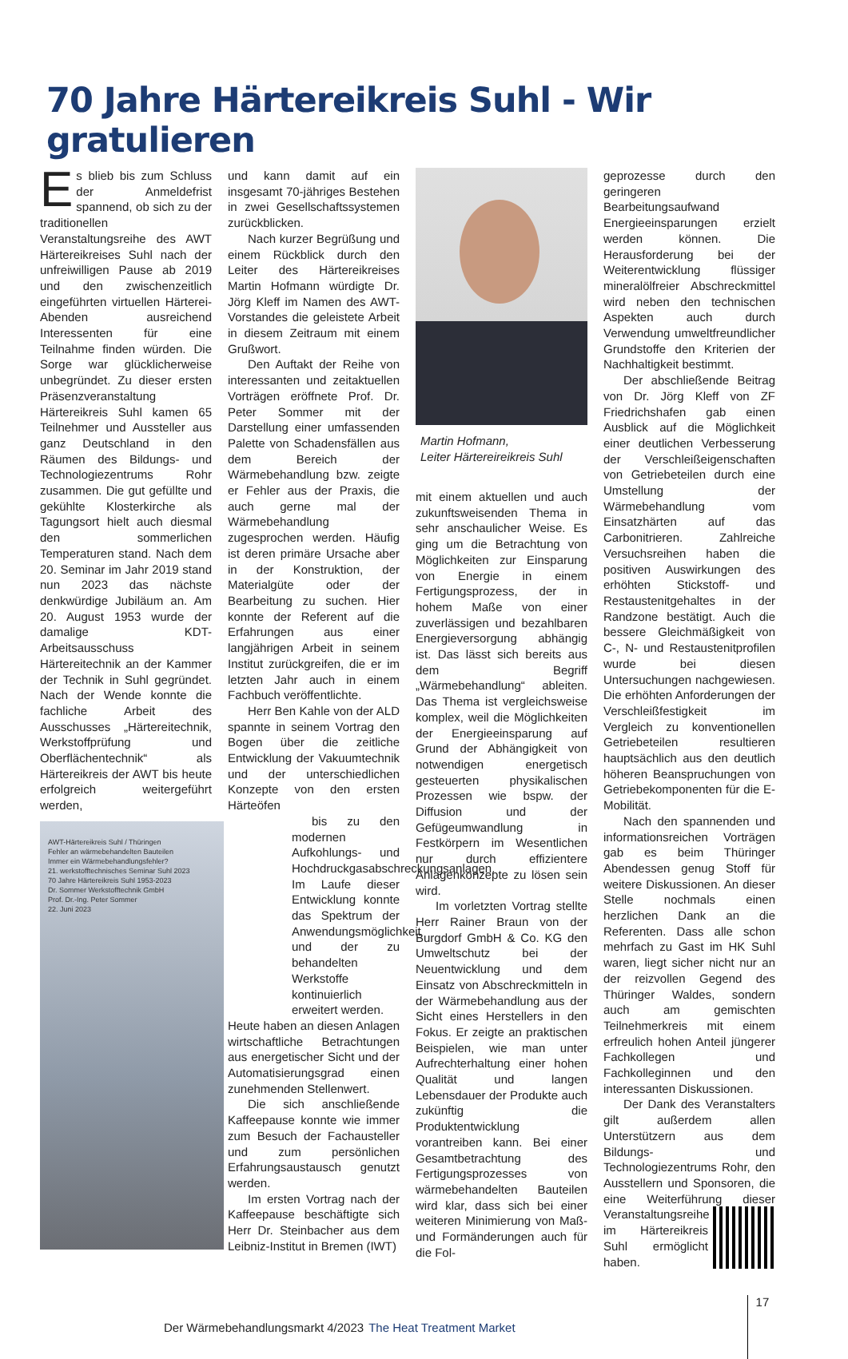70 Jahre Härtereikreis Suhl - Wir gratulieren
Es blieb bis zum Schluss der Anmeldefrist spannend, ob sich zu der traditionellen Veranstaltungsreihe des AWT Härtereikreises Suhl nach der unfreiwilligen Pause ab 2019 und den zwischenzeitlich eingeführten virtuellen Härterei-Abenden ausreichend Interessenten für eine Teilnahme finden würden. Die Sorge war glücklicherweise unbegründet. Zu dieser ersten Präsenzveranstaltung Härtereikreis Suhl kamen 65 Teilnehmer und Aussteller aus ganz Deutschland in den Räumen des Bildungs- und Technologiezentrums Rohr zusammen. Die gut gefüllte und gekühlte Klosterkirche als Tagungsort hielt auch diesmal den sommerlichen Temperaturen stand. Nach dem 20. Seminar im Jahr 2019 stand nun 2023 das nächste denkwürdige Jubiläum an. Am 20. August 1953 wurde der damalige KDT-Arbeitsausschuss Härtereitechnik an der Kammer der Technik in Suhl gegründet. Nach der Wende konnte die fachliche Arbeit des Ausschusses „Härtereitechnik, Werkstoffprüfung und Oberflächentechnik“ als Härtereikreis der AWT bis heute erfolgreich weitergeführt werden,
AWT-Härtereikreis Suhl / Thüringen
Fehler an wärmebehandelten Bauteilen
Immer ein Wärmebehandlungsfehler?
21. werkstofftechnisches Seminar Suhl 2023
70 Jahre Härtereikreis Suhl 1953-2023
Dr. Sommer Werkstofftechnik GmbH
Prof. Dr.-Ing. Peter Sommer
22. Juni 2023
und kann damit auf ein insgesamt 70-jähriges Bestehen in zwei Gesellschaftssystemen zurückblicken.
Nach kurzer Begrüßung und einem Rückblick durch den Leiter des Härtereikreises Martin Hofmann würdigte Dr. Jörg Kleff im Namen des AWT-Vorstandes die geleistete Arbeit in diesem Zeitraum mit einem Grußwort.
Den Auftakt der Reihe von interessanten und zeitaktuellen Vorträgen eröffnete Prof. Dr. Peter Sommer mit der Darstellung einer umfassenden Palette von Schadensfällen aus dem Bereich der Wärmebehandlung bzw. zeigte er Fehler aus der Praxis, die auch gerne mal der Wärmebehandlung zugesprochen werden. Häufig ist deren primäre Ursache aber in der Konstruktion, der Materialgüte oder der Bearbeitung zu suchen. Hier konnte der Referent auf die Erfahrungen aus einer langjährigen Arbeit in seinem Institut zurückgreifen, die er im letzten Jahr auch in einem Fachbuch veröffentlichte.
Herr Ben Kahle von der ALD spannte in seinem Vortrag den Bogen über die zeitliche Entwicklung der Vakuumtechnik und der unterschiedlichen Konzepte von den ersten Härteöfen
bis zu den modernen Aufkohlungs- und Hochdruckgasabschreckungsanlagen. Im Laufe dieser Entwicklung konnte das Spektrum der Anwendungsmöglichkeit und der zu behandelten Werkstoffe kontinuierlich erweitert werden.
Heute haben an diesen Anlagen wirtschaftliche Betrachtungen aus energetischer Sicht und der Automatisierungsgrad einen zunehmenden Stellenwert.
Die sich anschließende Kaffeepause konnte wie immer zum Besuch der Fachausteller und zum persönlichen Erfahrungsaustausch genutzt werden.
Im ersten Vortrag nach der Kaffeepause beschäftigte sich Herr Dr. Steinbacher aus dem Leibniz-Institut in Bremen (IWT)
Martin Hofmann,
Leiter Härtereireikreis Suhl
mit einem aktuellen und auch zukunftsweisenden Thema in sehr anschaulicher Weise. Es ging um die Betrachtung von Möglichkeiten zur Einsparung von Energie in einem Fertigungsprozess, der in hohem Maße von einer zuverlässigen und bezahlbaren Energieversorgung abhängig ist. Das lässt sich bereits aus dem Begriff „Wärmebehandlung“ ableiten. Das Thema ist vergleichsweise komplex, weil die Möglichkeiten der Energieeinsparung auf Grund der Abhängigkeit von notwendigen energetisch gesteuerten physikalischen Prozessen wie bspw. der Diffusion und der Gefügeumwandlung in Festkörpern im Wesentlichen nur durch effizientere Anlagenkonzepte zu lösen sein wird.
Im vorletzten Vortrag stellte Herr Rainer Braun von der Burgdorf GmbH & Co. KG den Umweltschutz bei der Neuentwicklung und dem Einsatz von Abschreckmitteln in der Wärmebehandlung aus der Sicht eines Herstellers in den Fokus. Er zeigte an praktischen Beispielen, wie man unter Aufrechterhaltung einer hohen Qualität und langen Lebensdauer der Produkte auch zukünftig die Produktentwicklung vorantreiben kann. Bei einer Gesamtbetrachtung des Fertigungsprozesses von wärmebehandelten Bauteilen wird klar, dass sich bei einer weiteren Minimierung von Maß- und Formänderungen auch für die Fol-
geprozesse durch den geringeren Bearbeitungsaufwand Energieeinsparungen erzielt werden können. Die Herausforderung bei der Weiterentwicklung flüssiger mineralölfreier Abschreckmittel wird neben den technischen Aspekten auch durch Verwendung umweltfreundlicher Grundstoffe den Kriterien der Nachhaltigkeit bestimmt.
Der abschließende Beitrag von Dr. Jörg Kleff von ZF Friedrichshafen gab einen Ausblick auf die Möglichkeit einer deutlichen Verbesserung der Verschleißeigenschaften von Getriebeteilen durch eine Umstellung der Wärmebehandlung vom Einsatzhärten auf das Carbonitrieren. Zahlreiche Versuchsreihen haben die positiven Auswirkungen des erhöhten Stickstoff- und Restaustenitgehaltes in der Randzone bestätigt. Auch die bessere Gleichmäßigkeit von C-, N- und Restaustenitprofilen wurde bei diesen Untersuchungen nachgewiesen. Die erhöhten Anforderungen der Verschleißfestigkeit im Vergleich zu konventionellen Getriebeteilen resultieren hauptsächlich aus den deutlich höheren Beanspruchungen von Getriebekomponenten für die E-Mobilität.
Nach den spannenden und informationsreichen Vorträgen gab es beim Thüringer Abendessen genug Stoff für weitere Diskussionen. An dieser Stelle nochmals einen herzlichen Dank an die Referenten. Dass alle schon mehrfach zu Gast im HK Suhl waren, liegt sicher nicht nur an der reizvollen Gegend des Thüringer Waldes, sondern auch am gemischten Teilnehmerkreis mit einem erfreulich hohen Anteil jüngerer Fachkollegen und Fachkolleginnen und den interessanten Diskussionen.
Der Dank des Veranstalters gilt außerdem allen Unterstützern aus dem Bildungs- und Technologiezentrums Rohr, den Ausstellern und Sponsoren, die eine Weiterführung dieser Ver anstaltungsreihe im Härtereikreis Suhl ermöglicht haben.
Der Wärmebehandlungsmarkt 4/2023 The Heat Treatment Market 17